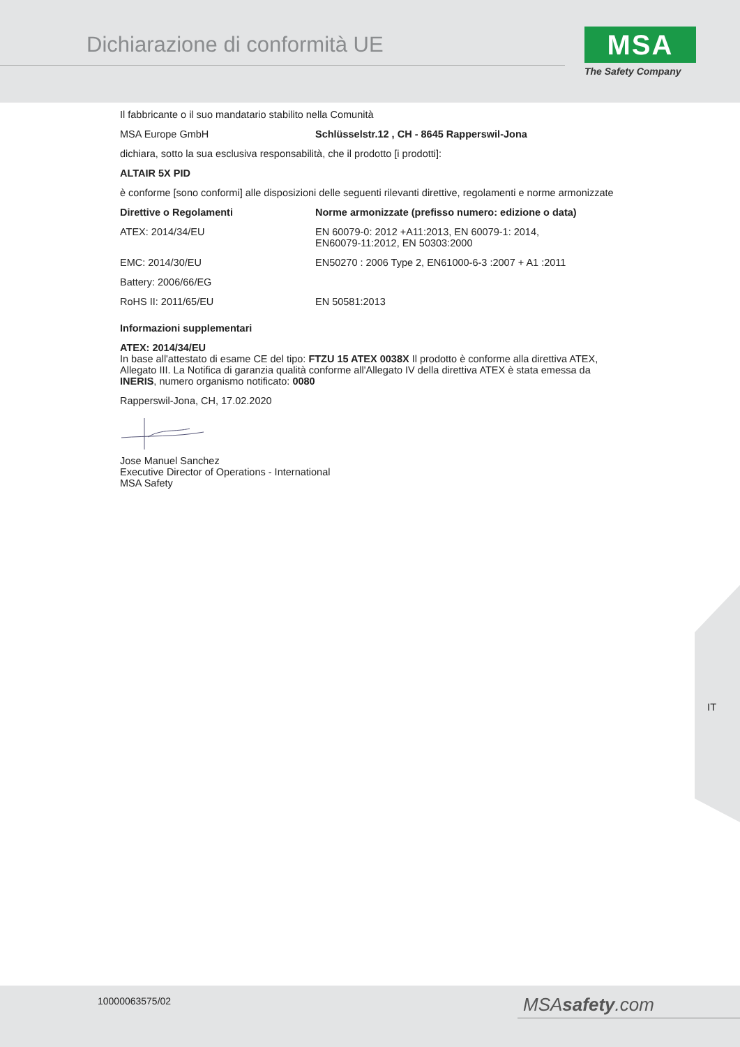Dichiarazione di conformità UE
MSA
The Safety Company
Il fabbricante o il suo mandatario stabilito nella Comunità
| MSA Europe GmbH | Schlüsselstr.12 , CH - 8645 Rapperswil-Jona |
dichiara, sotto la sua esclusiva responsabilità, che il prodotto [i prodotti]:
ALTAIR 5X PID
è conforme [sono conformi] alle disposizioni delle seguenti rilevanti direttive, regolamenti e norme armonizzate
| Direttive o Regolamenti | Norme armonizzate (prefisso numero: edizione o data) |
| --- | --- |
| ATEX: 2014/34/EU | EN 60079-0: 2012 +A11:2013, EN 60079-1: 2014, EN60079-11:2012, EN 50303:2000 |
| EMC: 2014/30/EU | EN50270 : 2006 Type 2, EN61000-6-3 :2007 + A1 :2011 |
| Battery: 2006/66/EG | |
| RoHS II: 2011/65/EU | EN 50581:2013 |
Informazioni supplementari
ATEX: 2014/34/EU
In base all'attestato di esame CE del tipo: FTZU 15 ATEX 0038X Il prodotto è conforme alla direttiva ATEX, Allegato III. La Notifica di garanzia qualità conforme all'Allegato IV della direttiva ATEX è stata emessa da INERIS, numero organismo notificato: 0080
Rapperswil-Jona, CH, 17.02.2020
Jose Manuel Sanchez
Executive Director of Operations - International
MSA Safety
IT
10000063575/02 MSAsafety.com